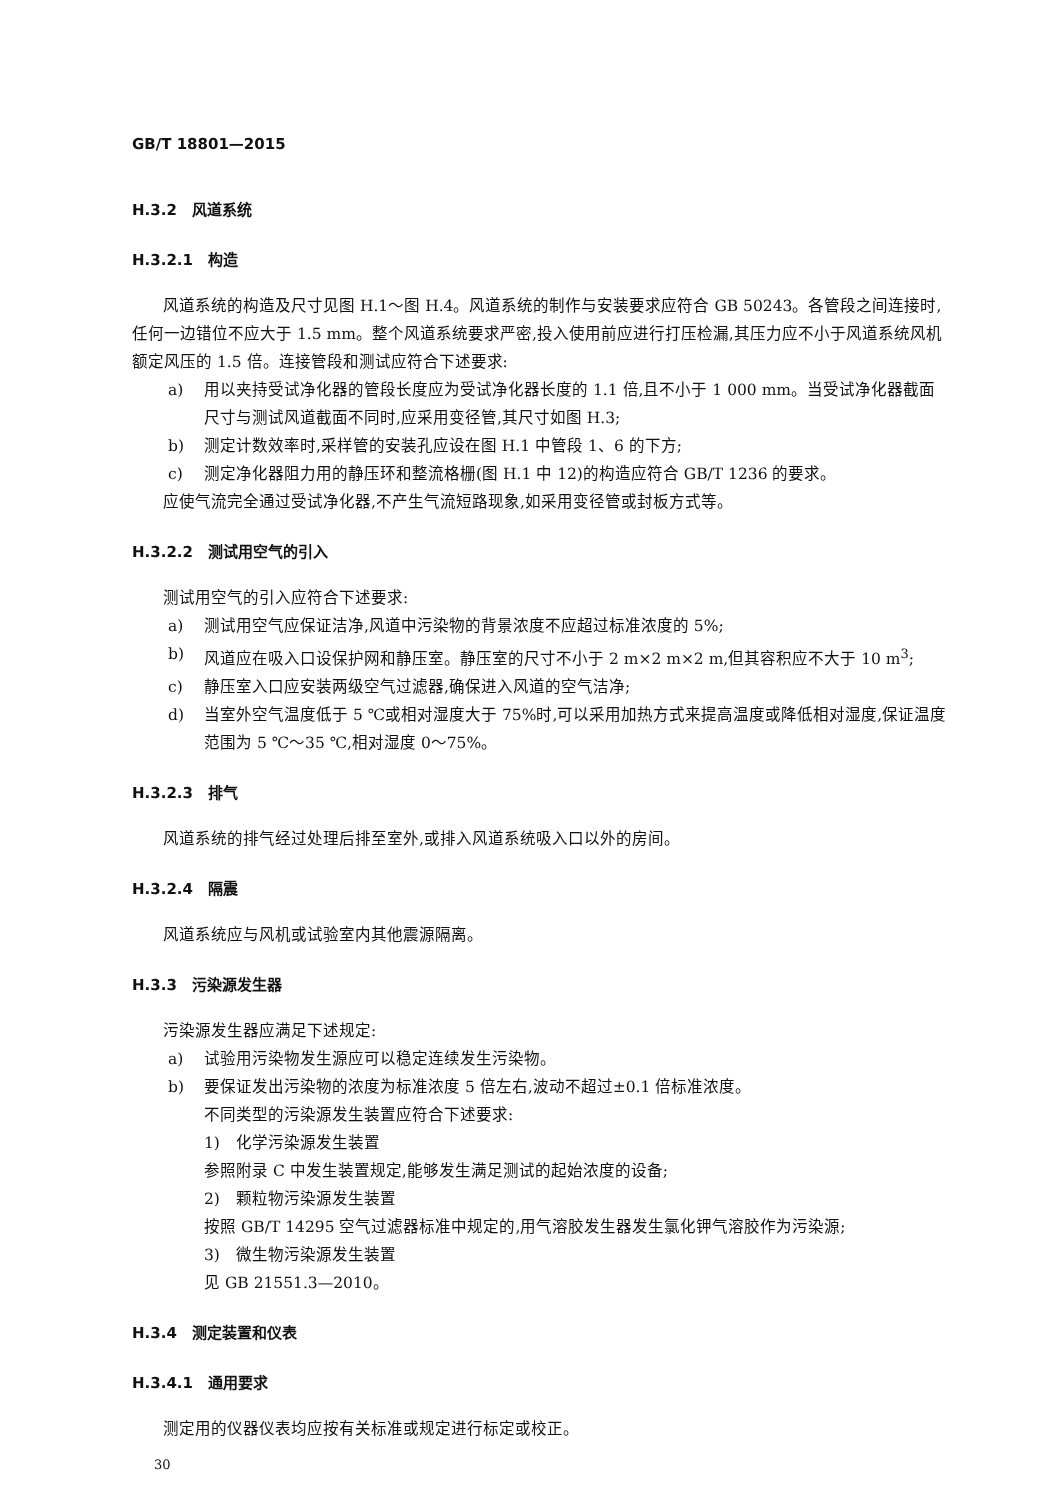GB/T 18801—2015
H.3.2　风道系统
H.3.2.1　构造
风道系统的构造及尺寸见图 H.1～图 H.4。风道系统的制作与安装要求应符合 GB 50243。各管段之间连接时,任何一边错位不应大于 1.5 mm。整个风道系统要求严密,投入使用前应进行打压检漏,其压力应不小于风道系统风机额定风压的 1.5 倍。连接管段和测试应符合下述要求:
a) 用以夹持受试净化器的管段长度应为受试净化器长度的 1.1 倍,且不小于 1 000 mm。当受试净化器截面尺寸与测试风道截面不同时,应采用变径管,其尺寸如图 H.3;
b) 测定计数效率时,采样管的安装孔应设在图 H.1 中管段 1、6 的下方;
c) 测定净化器阻力用的静压环和整流格栅(图 H.1 中 12)的构造应符合 GB/T 1236 的要求。
应使气流完全通过受试净化器,不产生气流短路现象,如采用变径管或封板方式等。
H.3.2.2　测试用空气的引入
测试用空气的引入应符合下述要求:
a) 测试用空气应保证洁净,风道中污染物的背景浓度不应超过标准浓度的 5%;
b) 风道应在吸入口设保护网和静压室。静压室的尺寸不小于 2 m×2 m×2 m,但其容积应不大于 10 m<sup>3</sup>;
c) 静压室入口应安装两级空气过滤器,确保进入风道的空气洁净;
d) 当室外空气温度低于 5 ℃或相对湿度大于 75%时,可以采用加热方式来提高温度或降低相对湿度,保证温度范围为 5 ℃～35 ℃,相对湿度 0～75%。
H.3.2.3　排气
风道系统的排气经过处理后排至室外,或排入风道系统吸入口以外的房间。
H.3.2.4　隔震
风道系统应与风机或试验室内其他震源隔离。
H.3.3　污染源发生器
污染源发生器应满足下述规定:
a) 试验用污染物发生源应可以稳定连续发生污染物。
b) 要保证发出污染物的浓度为标准浓度 5 倍左右,波动不超过±0.1 倍标准浓度。
不同类型的污染源发生装置应符合下述要求:
1)　化学污染源发生装置
参照附录 C 中发生装置规定,能够发生满足测试的起始浓度的设备;
2)　颗粒物污染源发生装置
按照 GB/T 14295 空气过滤器标准中规定的,用气溶胶发生器发生氯化钾气溶胶作为污染源;
3)　微生物污染源发生装置
见 GB 21551.3—2010。
H.3.4　测定装置和仪表
H.3.4.1　通用要求
测定用的仪器仪表均应按有关标准或规定进行标定或校正。
30